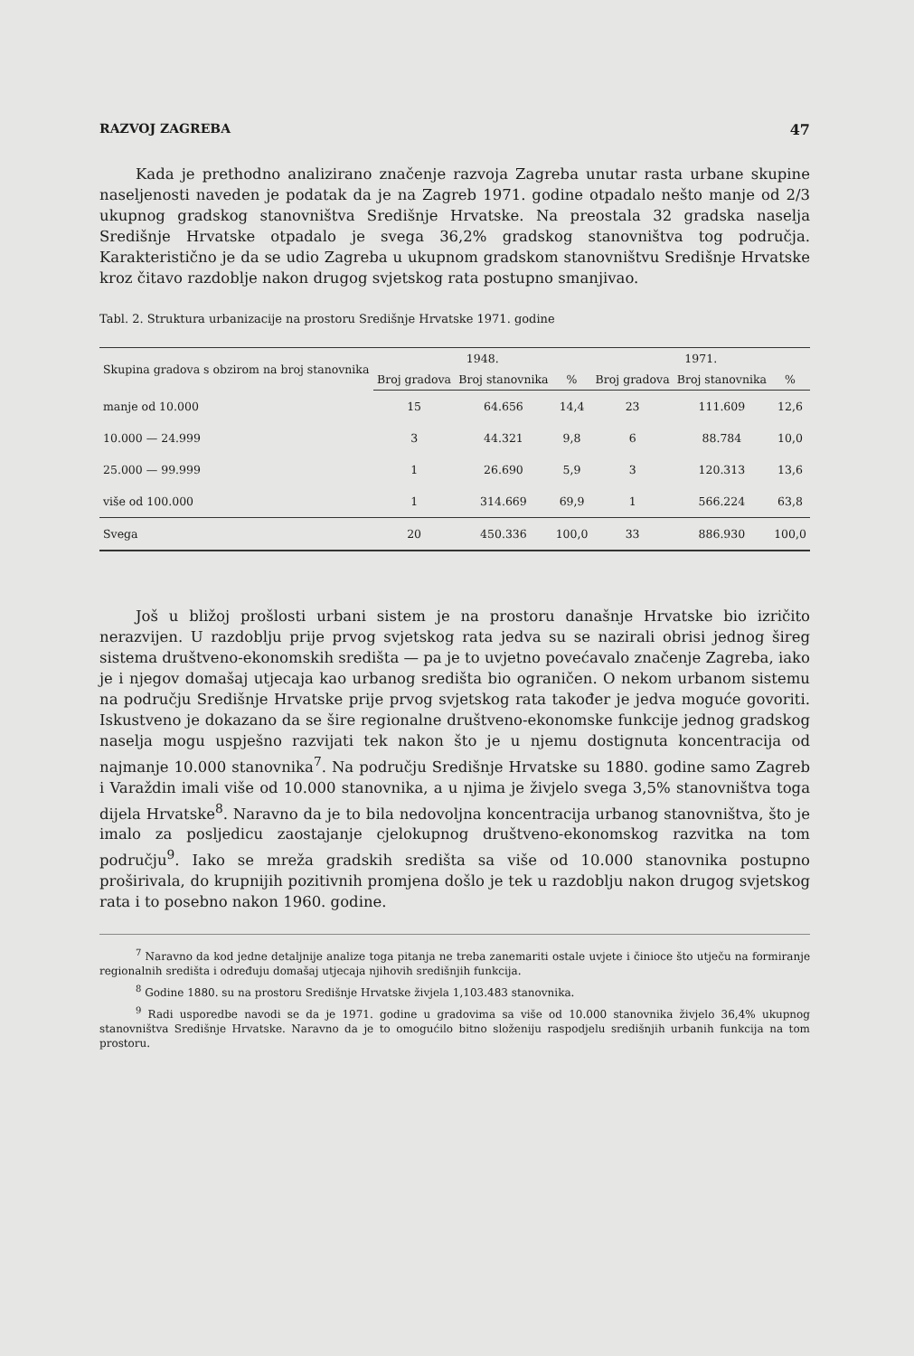RAZVOJ ZAGREBA 47
Kada je prethodno analizirano značenje razvoja Zagreba unutar rasta urbane skupine naseljenosti naveden je podatak da je na Zagreb 1971. godine otpadalo nešto manje od 2/3 ukupnog gradskog stanovništva Središnje Hrvatske. Na preostala 32 gradska naselja Središnje Hrvatske otpadalo je svega 36,2% gradskog stanovništva tog područja. Karakteristično je da se udio Zagreba u ukupnom gradskom stanovništvu Središnje Hrvatske kroz čitavo razdoblje nakon drugog svjetskog rata postupno smanjivao.
Tabl. 2. Struktura urbanizacije na prostoru Središnje Hrvatske 1971. godine
| Skupina gradova s obzirom na broj stanovnika | 1948. | | | 1971. | | |
| --- | --- | --- | --- | --- | --- | --- |
| | Broj gradova | Broj stanovnika | % | Broj gradova | Broj stanovnika | % |
| manje od 10.000 | 15 | 64.656 | 14,4 | 23 | 111.609 | 12,6 |
| 10.000 — 24.999 | 3 | 44.321 | 9,8 | 6 | 88.784 | 10,0 |
| 25.000 — 99.999 | 1 | 26.690 | 5,9 | 3 | 120.313 | 13,6 |
| više od 100.000 | 1 | 314.669 | 69,9 | 1 | 566.224 | 63,8 |
| Svega | 20 | 450.336 | 100,0 | 33 | 886.930 | 100,0 |
Još u bližoj prošlosti urbani sistem je na prostoru današnje Hrvatske bio izričito nerazvijen. U razdoblju prije prvog svjetskog rata jedva su se nazirali obrisi jednog šireg sistema društveno-ekonomskih središta — pa je to uvjetno povećavalo značenje Zagreba, iako je i njegov domašaj utjecaja kao urbanog središta bio ograničen. O nekom urbanom sistemu na području Središnje Hrvatske prije prvog svjetskog rata također je jedva moguće govoriti. Iskustveno je dokazano da se šire regionalne društveno-ekonomske funkcije jednog gradskog naselja mogu uspješno razvijati tek nakon što je u njemu dostignuta koncentracija od najmanje 10.000 stanovnika<sup>7</sup>. Na području Središnje Hrvatske su 1880. godine samo Zagreb i Varaždin imali više od 10.000 stanovnika, a u njima je živjelo svega 3,5% stanovništva toga dijela Hrvatske<sup>8</sup>. Naravno da je to bila nedovoljna koncentracija urbanog stanovništva, što je imalo za posljedicu zaostajanje cjelokupnog društveno-ekonomskog razvitka na tom području<sup>9</sup>. Iako se mreža gradskih središta sa više od 10.000 stanovnika postupno proširivala, do krupnijih pozitivnih promjena došlo je tek u razdoblju nakon drugog svjetskog rata i to posebno nakon 1960. godine.
<sup>7</sup> Naravno da kod jedne detaljnije analize toga pitanja ne treba zanemariti ostale uvjete i činioce što utječu na formiranje regionalnih središta i određuju domašaj utjecaja njihovih središnjih funkcija.
<sup>8</sup> Godine 1880. su na prostoru Središnje Hrvatske živjela 1,103.483 stanovnika.
<sup>9</sup> Radi usporedbe navodi se da je 1971. godine u gradovima sa više od 10.000 stanovnika živjelo 36,4% ukupnog stanovništva Središnje Hrvatske. Naravno da je to omogućilo bitno složeniju raspodjelu središnjih urbanih funkcija na tom prostoru.